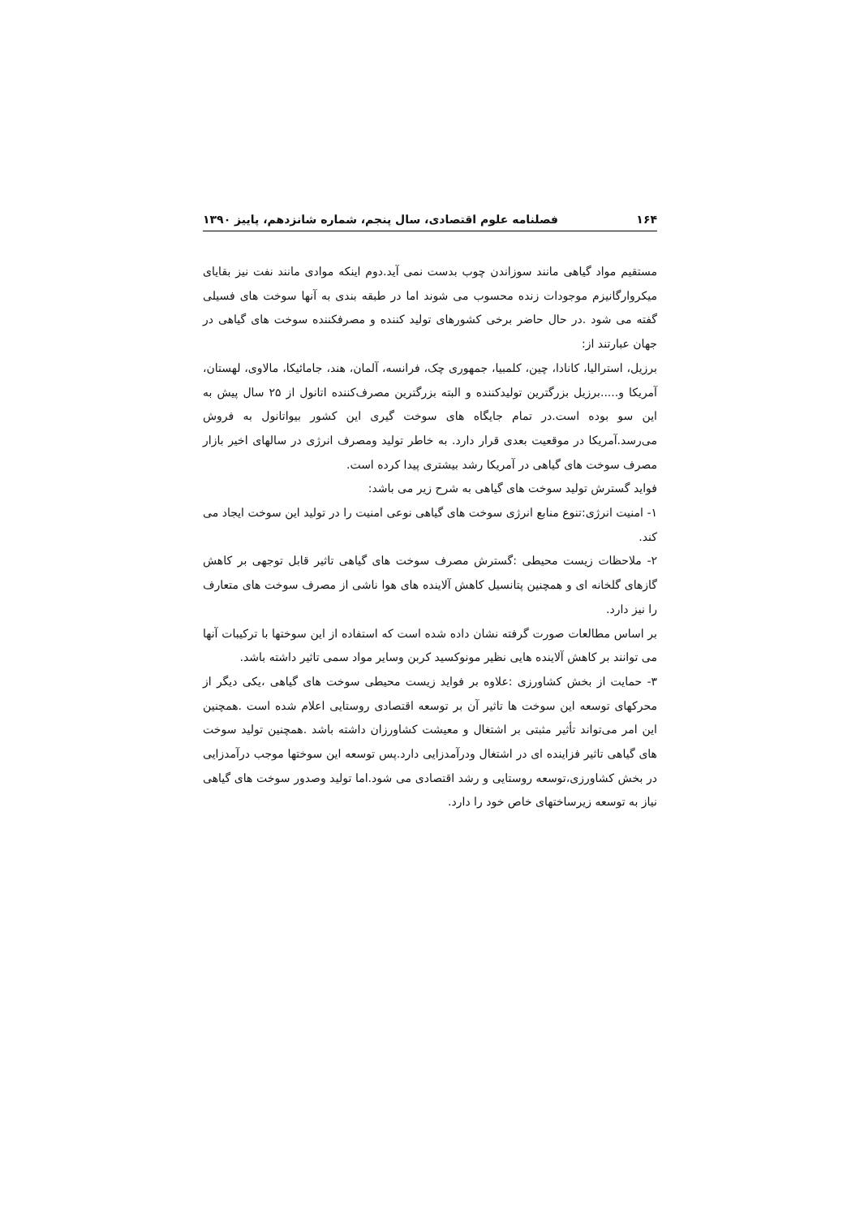۱۶۴ فصلنامه علوم اقتصادی، سال پنجم، شماره شانزدهم، پاییز ۱۳۹۰
مستقیم مواد گیاهی مانند سوزاندن چوب بدست نمی آید.دوم اینکه موادی مانند نفت نیز بقایای میکروارگانیزم موجودات زنده محسوب می شوند اما در طبقه بندی به آنها سوخت های فسیلی گفته می شود .در حال حاضر برخی کشورهای تولید کننده و مصرفکننده سوخت های گیاهی در جهان عبارتند از:
برزیل، استرالیا، کانادا، چین، کلمبیا، جمهوری چک، فرانسه، آلمان، هند، جامائیکا، مالاوی، لهستان، آمریکا و.....برزیل بزرگترین تولیدکننده و البته بزرگترین مصرف‌کننده اتانول از ۲۵ سال پیش به این سو بوده است.در تمام جایگاه های سوخت گیری این کشور بیواتانول به فروش می‌رسد.آمریکا در موقعیت بعدی قرار دارد. به خاطر تولید ومصرف انرژی در سالهای اخیر بازار مصرف سوخت های گیاهی در آمریکا رشد بیشتری پیدا کرده است.
فواید گسترش تولید سوخت های گیاهی به شرح زیر می باشد:
۱- امنیت انرژی:تنوع منابع انرژی سوخت های گیاهی نوعی امنیت را در تولید این سوخت ایجاد می کند.
۲- ملاحظات زیست محیطی :گسترش مصرف سوخت های گیاهی تاثیر قابل توجهی بر کاهش گازهای گلخانه ای و همچنین پتانسیل کاهش آلاینده های هوا ناشی از مصرف سوخت های متعارف را نیز دارد.
بر اساس مطالعات صورت گرفته نشان داده شده است که استفاده از این سوختها با ترکیبات آنها می توانند بر کاهش آلاینده هایی نظیر مونوکسید کربن وسایر مواد سمی تاثیر داشته باشد.
۳- حمایت از بخش کشاورزی :علاوه بر فواید زیست محیطی سوخت های گیاهی ،یکی دیگر از محرکهای توسعه این سوخت ها تاثیر آن بر توسعه اقتصادی روستایی اعلام شده است .همچنین این امر می‌تواند تأثیر مثبتی بر اشتغال و معیشت کشاورزان داشته باشد .همچنین تولید سوخت های گیاهی تاثیر فزاینده ای در اشتغال ودرآمدزایی دارد.پس توسعه این سوختها موجب درآمدزایی در بخش کشاورزی،توسعه روستایی و رشد اقتصادی می شود.اما تولید وصدور سوخت های گیاهی نیاز به توسعه زیرساختهای خاص خود را دارد.